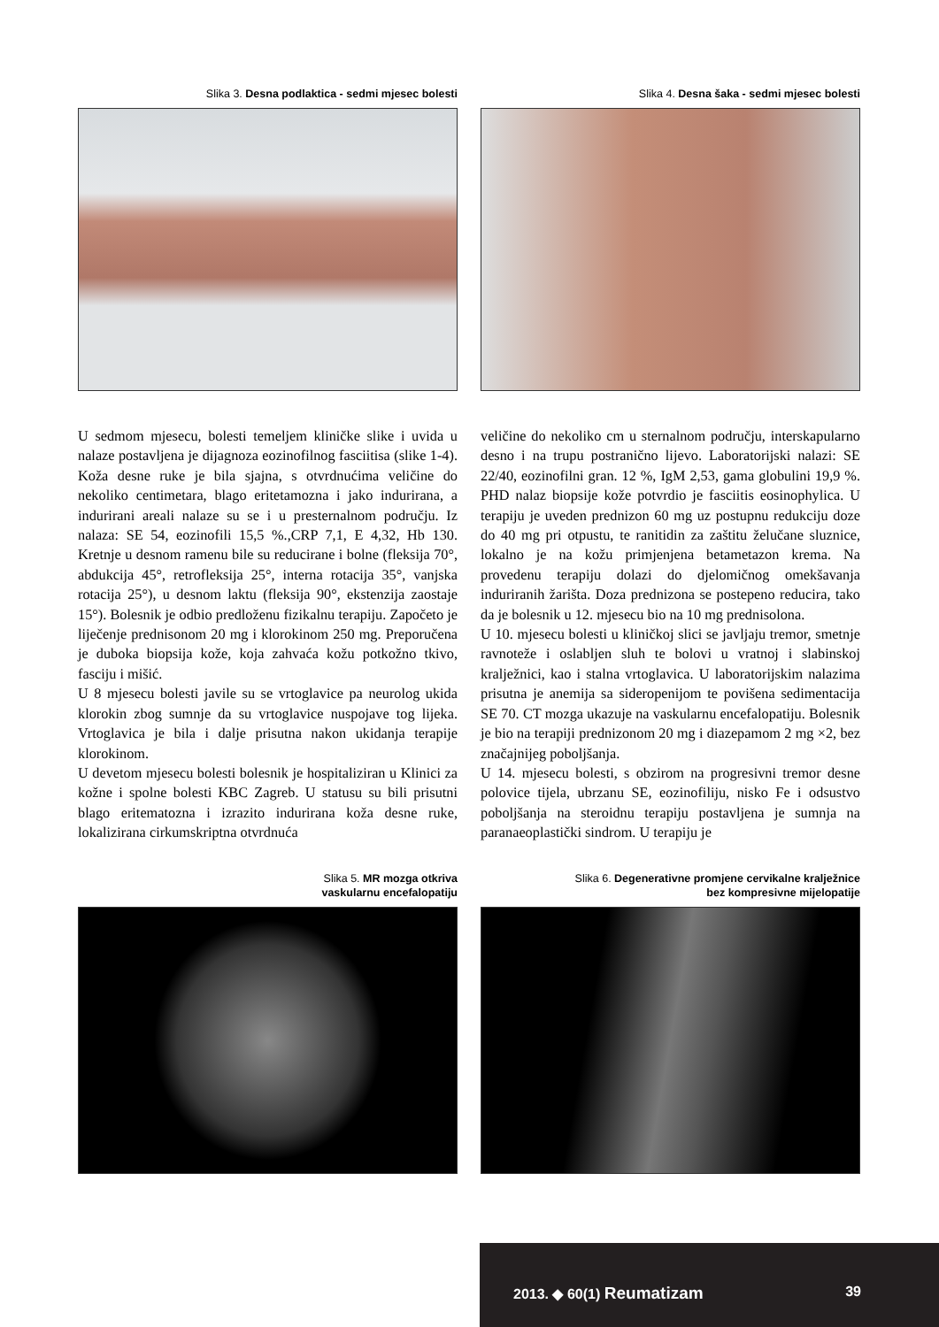Slika 3. Desna podlaktica - sedmi mjesec bolesti
Slika 4. Desna šaka - sedmi mjesec bolesti
U sedmom mjesecu, bolesti temeljem kliničke slike i uvida u nalaze postavljena je dijagnoza eozinofilnog fasciitisa (slike 1-4). Koža desne ruke je bila sjajna, s otvrdnućima veličine do nekoliko centimetara, blago eritetamozna i jako indurirana, a indurirani areali nalaze su se i u presternalnom području. Iz nalaza: SE 54, eozinofili 15,5 %.,CRP 7,1, E 4,32, Hb 130. Kretnje u desnom ramenu bile su reducirane i bolne (fleksija 70°, abdukcija 45°, retrofleksija 25°, interna rotacija 35°, vanjska rotacija 25°), u desnom laktu (fleksija 90°, ekstenzija zaostaje 15°). Bolesnik je odbio predloženu fizikalnu terapiju. Započeto je liječenje prednisonom 20 mg i klorokinom 250 mg. Preporučena je duboka biopsija kože, koja zahvaća kožu potkožno tkivo, fasciju i mišić.
U 8 mjesecu bolesti javile su se vrtoglavice pa neurolog ukida klorokin zbog sumnje da su vrtoglavice nuspojave tog lijeka. Vrtoglavica je bila i dalje prisutna nakon ukidanja terapije klorokinom.
U devetom mjesecu bolesti bolesnik je hospitaliziran u Klinici za kožne i spolne bolesti KBC Zagreb. U statusu su bili prisutni blago eritematozna i izrazito indurirana koža desne ruke, lokalizirana cirkumskriptna otvrdnuća
veličine do nekoliko cm u sternalnom području, interskapularno desno i na trupu postranično lijevo. Laboratorijski nalazi: SE 22/40, eozinofilni gran. 12 %, IgM 2,53, gama globulini 19,9 %. PHD nalaz biopsije kože potvrdio je fasciitis eosinophylica. U terapiju je uveden prednizon 60 mg uz postupnu redukciju doze do 40 mg pri otpustu, te ranitidin za zaštitu želučane sluznice, lokalno je na kožu primjenjena betametazon krema. Na provedenu terapiju dolazi do djelomičnog omekšavanja induriranih žarišta. Doza prednizona se postepeno reducira, tako da je bolesnik u 12. mjesecu bio na 10 mg prednisolona.
U 10. mjesecu bolesti u kliničkoj slici se javljaju tremor, smetnje ravnoteže i oslabljen sluh te bolovi u vratnoj i slabinskoj kralježnici, kao i stalna vrtoglavica. U laboratorijskim nalazima prisutna je anemija sa sideropenijom te povišena sedimentacija SE 70. CT mozga ukazuje na vaskularnu encefalopatiju. Bolesnik je bio na terapiji prednizonom 20 mg i diazepamom 2 mg ×2, bez značajnijeg poboljšanja.
U 14. mjesecu bolesti, s obzirom na progresivni tremor desne polovice tijela, ubrzanu SE, eozinofiliju, nisko Fe i odsustvo poboljšanja na steroidnu terapiju postavljena je sumnja na paranaeoplastički sindrom. U terapiju je
Slika 5. MR mozga otkriva
vaskularnu encefalopatiju
Slika 6. Degenerativne promjene cervikalne kralježnice
bez kompresivne mijelopatije
2013. ◆ 60(1) Reumatizam 39